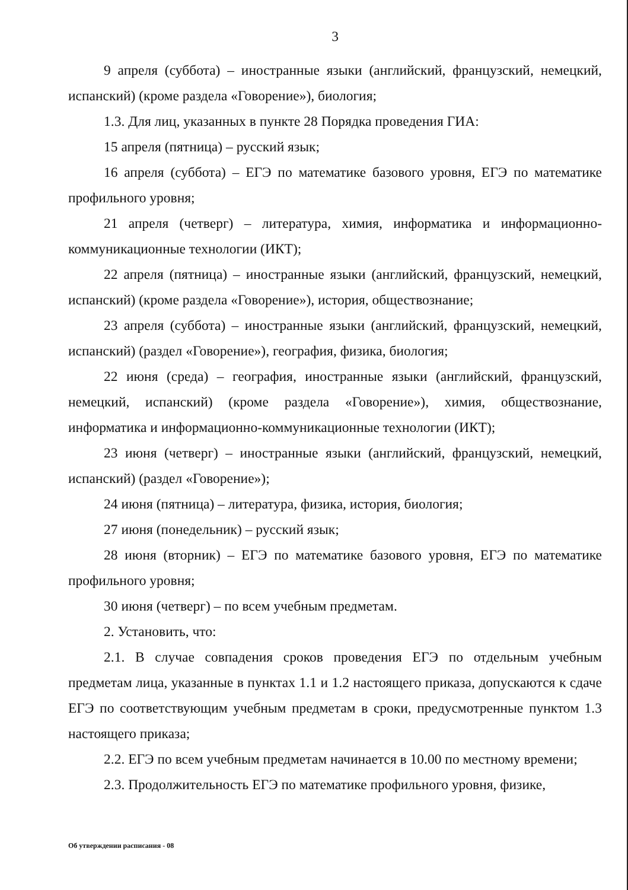3
9 апреля (суббота) – иностранные языки (английский, французский, немецкий, испанский) (кроме раздела «Говорение»), биология;
1.3. Для лиц, указанных в пункте 28 Порядка проведения ГИА:
15 апреля (пятница) – русский язык;
16 апреля (суббота) – ЕГЭ по математике базового уровня, ЕГЭ по математике профильного уровня;
21 апреля (четверг) – литература, химия, информатика и информационно-коммуникационные технологии (ИКТ);
22 апреля (пятница) – иностранные языки (английский, французский, немецкий, испанский) (кроме раздела «Говорение»), история, обществознание;
23 апреля (суббота) – иностранные языки (английский, французский, немецкий, испанский) (раздел «Говорение»), география, физика, биология;
22 июня (среда) – география, иностранные языки (английский, французский, немецкий, испанский) (кроме раздела «Говорение»), химия, обществознание, информатика и информационно-коммуникационные технологии (ИКТ);
23 июня (четверг) – иностранные языки (английский, французский, немецкий, испанский) (раздел «Говорение»);
24 июня (пятница) – литература, физика, история, биология;
27 июня (понедельник) – русский язык;
28 июня (вторник) – ЕГЭ по математике базового уровня, ЕГЭ по математике профильного уровня;
30 июня (четверг) – по всем учебным предметам.
2. Установить, что:
2.1. В случае совпадения сроков проведения ЕГЭ по отдельным учебным предметам лица, указанные в пунктах 1.1 и 1.2 настоящего приказа, допускаются к сдаче ЕГЭ по соответствующим учебным предметам в сроки, предусмотренные пунктом 1.3 настоящего приказа;
2.2. ЕГЭ по всем учебным предметам начинается в 10.00 по местному времени;
2.3. Продолжительность ЕГЭ по математике профильного уровня, физике,
Об утверждении расписания - 08